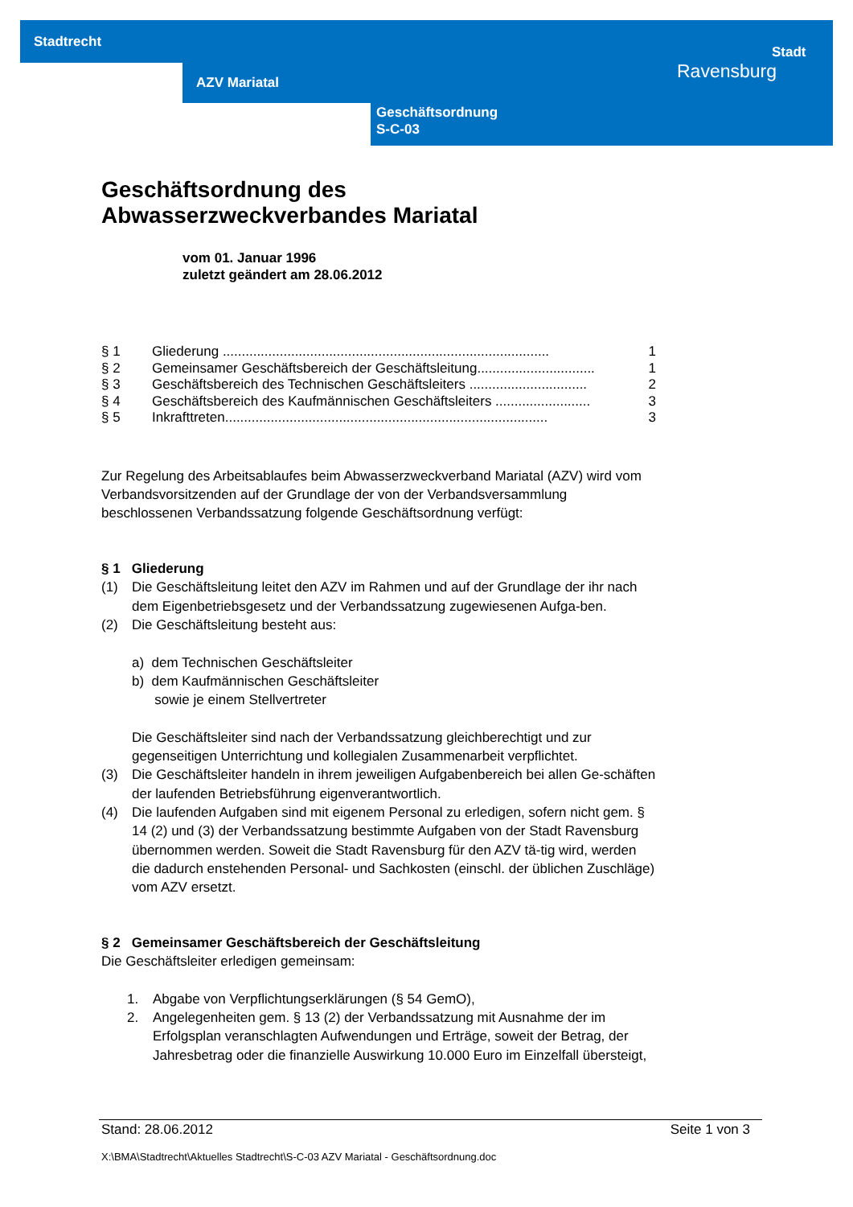Stadtrecht
AZV Mariatal
Geschäftsordnung
S-C-03
Stadt
Ravensburg
Geschäftsordnung des
Abwasserzweckverbandes Mariatal
vom 01. Januar 1996
zuletzt geändert am 28.06.2012
§ 1 Gliederung ...................................................................................... 1
§ 2 Gemeinsamer Geschäftsbereich der Geschäftsleitung............................... 1
§ 3 Geschäftsbereich des Technischen Geschäftsleiters ............................... 2
§ 4 Geschäftsbereich des Kaufmännischen Geschäftsleiters ......................... 3
§ 5 Inkrafttreten..................................................................................... 3
Zur Regelung des Arbeitsablaufes beim Abwasserzweckverband Mariatal (AZV) wird vom Verbandsvorsitzenden auf der Grundlage der von der Verbandsversammlung beschlossenen Verbandssatzung folgende Geschäftsordnung verfügt:
§ 1 Gliederung
(1) Die Geschäftsleitung leitet den AZV im Rahmen und auf der Grundlage der ihr nach dem Eigenbetriebsgesetz und der Verbandssatzung zugewiesenen Aufga-ben.
(2) Die Geschäftsleitung besteht aus:
a) dem Technischen Geschäftsleiter
b) dem Kaufmännischen Geschäftsleiter
sowie je einem Stellvertreter
Die Geschäftsleiter sind nach der Verbandssatzung gleichberechtigt und zur gegenseitigen Unterrichtung und kollegialen Zusammenarbeit verpflichtet.
(3) Die Geschäftsleiter handeln in ihrem jeweiligen Aufgabenbereich bei allen Ge-schäften der laufenden Betriebsführung eigenverantwortlich.
(4) Die laufenden Aufgaben sind mit eigenem Personal zu erledigen, sofern nicht gem. § 14 (2) und (3) der Verbandssatzung bestimmte Aufgaben von der Stadt Ravensburg übernommen werden. Soweit die Stadt Ravensburg für den AZV tä-tig wird, werden die dadurch enstehenden Personal- und Sachkosten (einschl. der üblichen Zuschläge) vom AZV ersetzt.
§ 2 Gemeinsamer Geschäftsbereich der Geschäftsleitung
Die Geschäftsleiter erledigen gemeinsam:
1. Abgabe von Verpflichtungserklärungen (§ 54 GemO),
2. Angelegenheiten gem. § 13 (2) der Verbandssatzung mit Ausnahme der im Erfolgsplan veranschlagten Aufwendungen und Erträge, soweit der Betrag, der Jahresbetrag oder die finanzielle Auswirkung 10.000 Euro im Einzelfall übersteigt,
Stand: 28.06.2012 Seite 1 von 3
X:\BMA\Stadtrecht\Aktuelles Stadtrecht\S-C-03 AZV Mariatal - Geschäftsordnung.doc